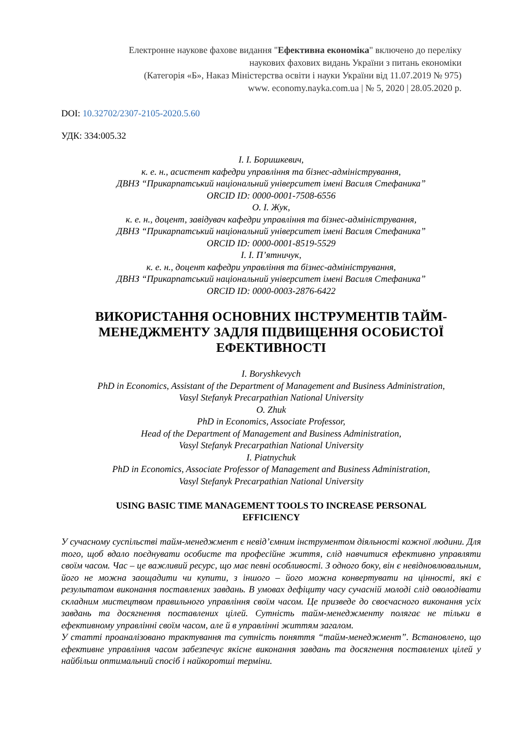Електронне наукове фахове видання "Ефективна економіка" включено до переліку
наукових фахових видань України з питань економіки
(Категорія «Б», Наказ Міністерства освіти і науки України від 11.07.2019 № 975)
www. economy.nayka.com.ua | № 5, 2020 | 28.05.2020 р.
DOI: 10.32702/2307-2105-2020.5.60
УДК: 334:005.32
І. І. Боришкевич,
к. е. н., асистент кафедри управління та бізнес-адміністрування,
ДВНЗ “Прикарпатський національний університет імені Василя Стефаника”
ORCID ID: 0000-0001-7508-6556
О. І. Жук,
к. е. н., доцент, завідувач кафедри управління та бізнес-адміністрування,
ДВНЗ “Прикарпатський національний університет імені Василя Стефаника”
ORCID ID: 0000-0001-8519-5529
І. І. П’ятничук,
к. е. н., доцент кафедри управління та бізнес-адміністрування,
ДВНЗ “Прикарпатський національний університет імені Василя Стефаника”
ORCID ID: 0000-0003-2876-6422
ВИКОРИСТАННЯ ОСНОВНИХ ІНСТРУМЕНТІВ ТАЙМ-
МЕНЕДЖМЕНТУ ЗАДЛЯ ПІДВИЩЕННЯ ОСОБИСТОЇ
ЕФЕКТИВНОСТІ
I. Boryshkevych
PhD in Economics, Assistant of the Department of Management and Business Administration,
Vasyl Stefanyk Precarpathian National University
O. Zhuk
PhD in Economics, Associate Professor,
Head of the Department of Management and Business Administration,
Vasyl Stefanyk Precarpathian National University
I. Piatnychuk
PhD in Economics, Associate Professor of Management and Business Administration,
Vasyl Stefanyk Precarpathian National University
USING BASIC TIME MANAGEMENT TOOLS TO INCREASE PERSONAL
EFFICIENCY
У сучасному суспільстві тайм-менеджмент є невід’ємним інструментом діяльності кожної людини. Для того, щоб вдало поєднувати особисте та професійне життя, слід навчитися ефективно управляти своїм часом. Час – це важливий ресурс, що має певні особливості. З одного боку, він є невідновлювальним, його не можна заощадити чи купити, з іншого – його можна конвертувати на цінності, які є результатом виконання поставлених завдань. В умовах дефіциту часу сучасній молоді слід оволодівати складним мистецтвом правильного управління своїм часом. Це призведе до своєчасного виконання усіх завдань та досягнення поставлених цілей. Сутність тайм-менеджменту полягає не тільки в ефективному управлінні своїм часом, але й в управлінні життям загалом.
У статті проаналізовано трактування та сутність поняття “тайм-менеджмент”. Встановлено, що ефективне управління часом забезпечує якісне виконання завдань та досягнення поставлених цілей у найбільш оптимальний спосіб і найкоротші терміни.